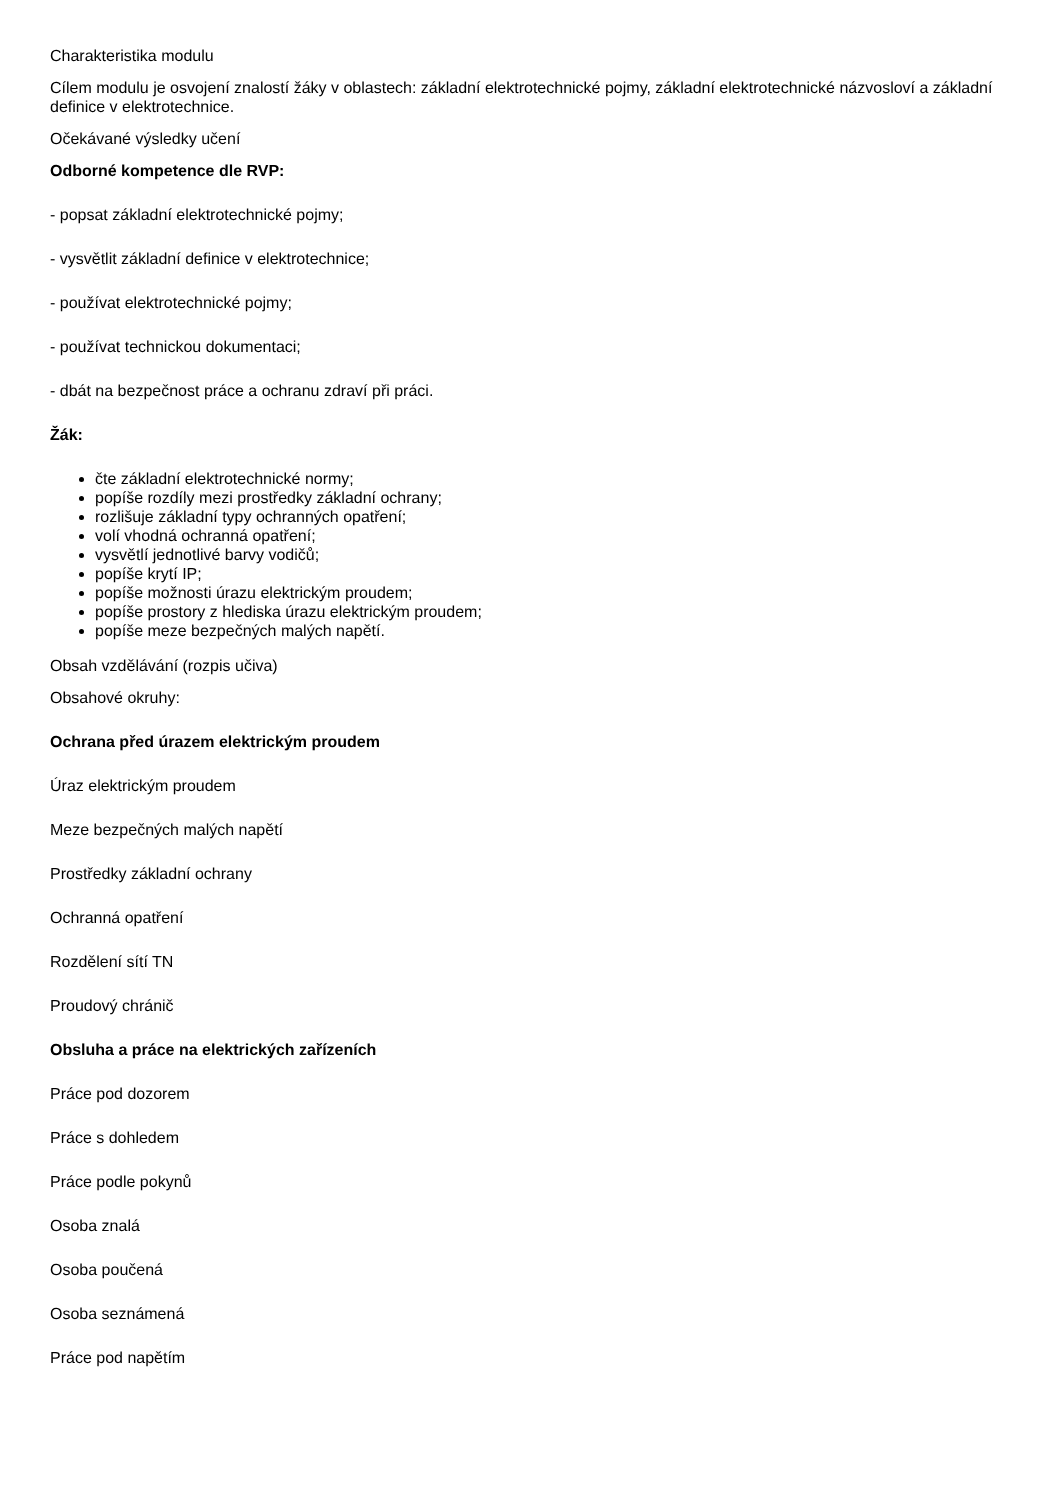Charakteristika modulu
Cílem modulu je osvojení znalostí žáky v oblastech: základní elektrotechnické pojmy, základní elektrotechnické názvosloví a základní definice v elektrotechnice.
Očekávané výsledky učení
Odborné kompetence dle RVP:
- popsat základní elektrotechnické pojmy;
- vysvětlit základní definice v elektrotechnice;
- používat elektrotechnické pojmy;
- používat technickou dokumentaci;
- dbát na bezpečnost práce a ochranu zdraví při práci.
Žák:
čte základní elektrotechnické normy;
popíše rozdíly mezi prostředky základní ochrany;
rozlišuje základní typy ochranných opatření;
volí vhodná ochranná opatření;
vysvětlí jednotlivé barvy vodičů;
popíše krytí IP;
popíše možnosti úrazu elektrickým proudem;
popíše prostory z hlediska úrazu elektrickým proudem;
popíše meze bezpečných malých napětí.
Obsah vzdělávání (rozpis učiva)
Obsahové okruhy:
Ochrana před úrazem elektrickým proudem
Úraz elektrickým proudem
Meze bezpečných malých napětí
Prostředky základní ochrany
Ochranná opatření
Rozdělení sítí TN
Proudový chránič
Obsluha a práce na elektrických zařízeních
Práce pod dozorem
Práce s dohledem
Práce podle pokynů
Osoba znalá
Osoba poučená
Osoba seznámená
Práce pod napětím